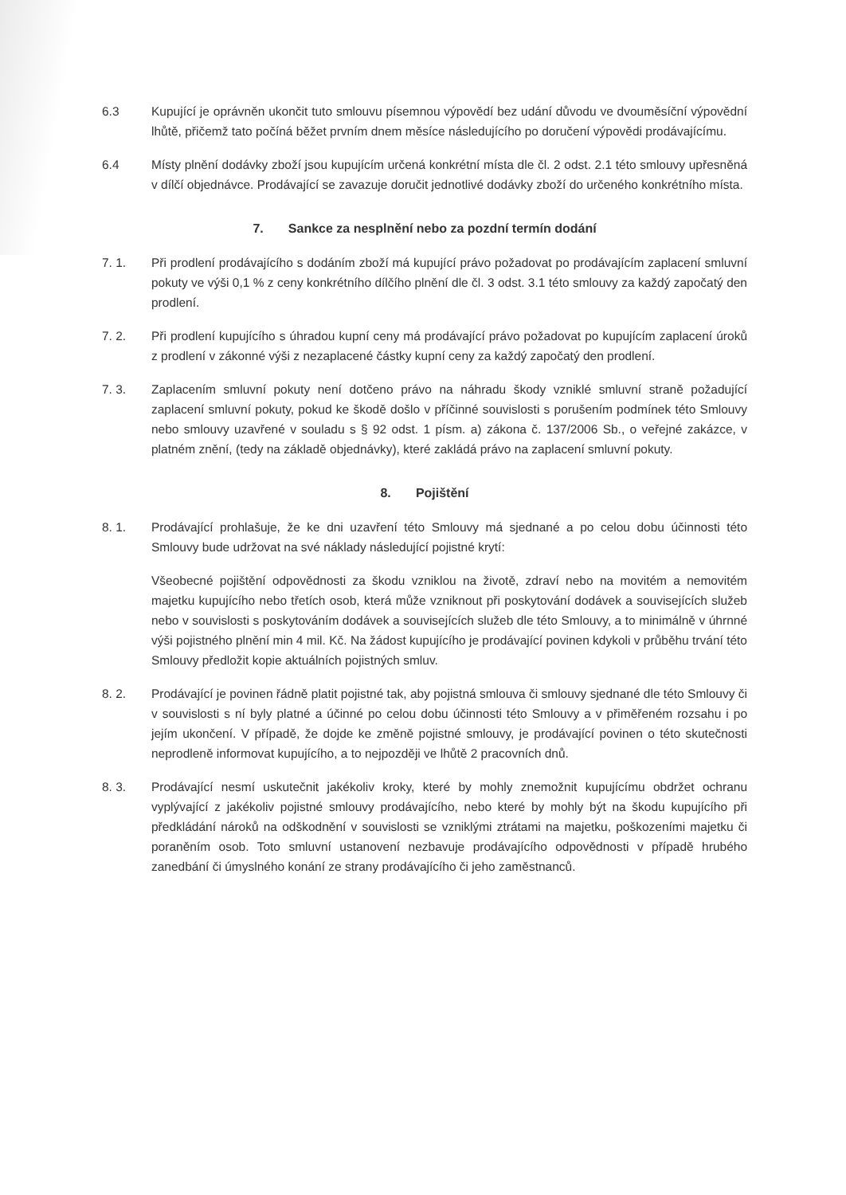6.3 Kupující je oprávněn ukončit tuto smlouvu písemnou výpovědí bez udání důvodu ve dvouměsíční výpovědní lhůtě, přičemž tato počíná běžet prvním dnem měsíce následujícího po doručení výpovědi prodávajícímu.
6.4 Místy plnění dodávky zboží jsou kupujícím určená konkrétní místa dle čl. 2 odst. 2.1 této smlouvy upřesněná v dílčí objednávce. Prodávající se zavazuje doručit jednotlivé dodávky zboží do určeného konkrétního místa.
7. Sankce za nesplnění nebo za pozdní termín dodání
7. 1. Při prodlení prodávajícího s dodáním zboží má kupující právo požadovat po prodávajícím zaplacení smluvní pokuty ve výši 0,1 % z ceny konkrétního dílčího plnění dle čl. 3 odst. 3.1 této smlouvy za každý započatý den prodlení.
7. 2. Při prodlení kupujícího s úhradou kupní ceny má prodávající právo požadovat po kupujícím zaplacení úroků z prodlení v zákonné výši z nezaplacené částky kupní ceny za každý započatý den prodlení.
7. 3. Zaplacením smluvní pokuty není dotčeno právo na náhradu škody vzniklé smluvní straně požadující zaplacení smluvní pokuty, pokud ke škodě došlo v příčinné souvislosti s porušením podmínek této Smlouvy nebo smlouvy uzavřené v souladu s § 92 odst. 1 písm. a) zákona č. 137/2006 Sb., o veřejné zakázce, v platném znění, (tedy na základě objednávky), které zakládá právo na zaplacení smluvní pokuty.
8. Pojištění
8. 1. Prodávající prohlašuje, že ke dni uzavření této Smlouvy má sjednané a po celou dobu účinnosti této Smlouvy bude udržovat na své náklady následující pojistné krytí:
Všeobecné pojištění odpovědnosti za škodu vzniklou na životě, zdraví nebo na movitém a nemovitém majetku kupujícího nebo třetích osob, která může vzniknout při poskytování dodávek a souvisejících služeb nebo v souvislosti s poskytováním dodávek a souvisejících služeb dle této Smlouvy, a to minimálně v úhrnné výši pojistného plnění min 4 mil. Kč. Na žádost kupujícího je prodávající povinen kdykoli v průběhu trvání této Smlouvy předložit kopie aktuálních pojistných smluv.
8. 2. Prodávající je povinen řádně platit pojistné tak, aby pojistná smlouva či smlouvy sjednané dle této Smlouvy či v souvislosti s ní byly platné a účinné po celou dobu účinnosti této Smlouvy a v přiměřeném rozsahu i po jejím ukončení. V případě, že dojde ke změně pojistné smlouvy, je prodávající povinen o této skutečnosti neprodleně informovat kupujícího, a to nejpozději ve lhůtě 2 pracovních dnů.
8. 3. Prodávající nesmí uskutečnit jakékoliv kroky, které by mohly znemožnit kupujícímu obdržet ochranu vyplývající z jakékoliv pojistné smlouvy prodávajícího, nebo které by mohly být na škodu kupujícího při předkládání nároků na odškodnění v souvislosti se vzniklými ztrátami na majetku, poškozeními majetku či poraněním osob. Toto smluvní ustanovení nezbavuje prodávajícího odpovědnosti v případě hrubého zanedbání či úmyslného konání ze strany prodávajícího či jeho zaměstnanců.